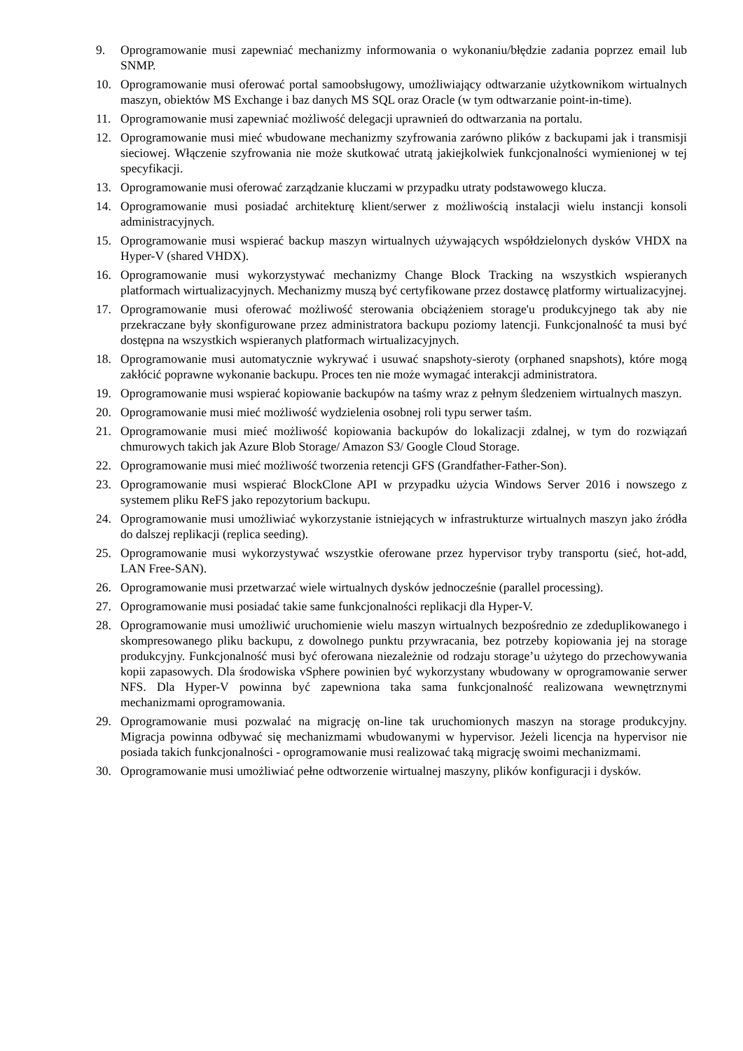9. Oprogramowanie musi zapewniać mechanizmy informowania o wykonaniu/błędzie zadania poprzez email lub SNMP.
10. Oprogramowanie musi oferować portal samoobsługowy, umożliwiający odtwarzanie użytkownikom wirtualnych maszyn, obiektów MS Exchange i baz danych MS SQL oraz Oracle (w tym odtwarzanie point-in-time).
11. Oprogramowanie musi zapewniać możliwość delegacji uprawnień do odtwarzania na portalu.
12. Oprogramowanie musi mieć wbudowane mechanizmy szyfrowania zarówno plików z backupami jak i transmisji sieciowej. Włączenie szyfrowania nie może skutkować utratą jakiejkolwiek funkcjonalności wymienionej w tej specyfikacji.
13. Oprogramowanie musi oferować zarządzanie kluczami w przypadku utraty podstawowego klucza.
14. Oprogramowanie musi posiadać architekturę klient/serwer z możliwością instalacji wielu instancji konsoli administracyjnych.
15. Oprogramowanie musi wspierać backup maszyn wirtualnych używających współdzielonych dysków VHDX na Hyper-V (shared VHDX).
16. Oprogramowanie musi wykorzystywać mechanizmy Change Block Tracking na wszystkich wspieranych platformach wirtualizacyjnych. Mechanizmy muszą być certyfikowane przez dostawcę platformy wirtualizacyjnej.
17. Oprogramowanie musi oferować możliwość sterowania obciążeniem storage'u produkcyjnego tak aby nie przekraczane były skonfigurowane przez administratora backupu poziomy latencji. Funkcjonalność ta musi być dostępna na wszystkich wspieranych platformach wirtualizacyjnych.
18. Oprogramowanie musi automatycznie wykrywać i usuwać snapshoty-sieroty (orphaned snapshots), które mogą zakłócić poprawne wykonanie backupu. Proces ten nie może wymagać interakcji administratora.
19. Oprogramowanie musi wspierać kopiowanie backupów na taśmy wraz z pełnym śledzeniem wirtualnych maszyn.
20. Oprogramowanie musi mieć możliwość wydzielenia osobnej roli typu serwer taśm.
21. Oprogramowanie musi mieć możliwość kopiowania backupów do lokalizacji zdalnej, w tym do rozwiązań chmurowych takich jak Azure Blob Storage/ Amazon S3/ Google Cloud Storage.
22. Oprogramowanie musi mieć możliwość tworzenia retencji GFS (Grandfather-Father-Son).
23. Oprogramowanie musi wspierać BlockClone API w przypadku użycia Windows Server 2016 i nowszego z systemem pliku ReFS jako repozytorium backupu.
24. Oprogramowanie musi umożliwiać wykorzystanie istniejących w infrastrukturze wirtualnych maszyn jako źródła do dalszej replikacji (replica seeding).
25. Oprogramowanie musi wykorzystywać wszystkie oferowane przez hypervisor tryby transportu (sieć, hot-add, LAN Free-SAN).
26. Oprogramowanie musi przetwarzać wiele wirtualnych dysków jednocześnie (parallel processing).
27. Oprogramowanie musi posiadać takie same funkcjonalności replikacji dla Hyper-V.
28. Oprogramowanie musi umożliwić uruchomienie wielu maszyn wirtualnych bezpośrednio ze zdeduplikowanego i skompresowanego pliku backupu, z dowolnego punktu przywracania, bez potrzeby kopiowania jej na storage produkcyjny. Funkcjonalność musi być oferowana niezależnie od rodzaju storage’u użytego do przechowywania kopii zapasowych. Dla środowiska vSphere powinien być wykorzystany wbudowany w oprogramowanie serwer NFS. Dla Hyper-V powinna być zapewniona taka sama funkcjonalność realizowana wewnętrznymi mechanizmami oprogramowania.
29. Oprogramowanie musi pozwalać na migrację on-line tak uruchomionych maszyn na storage produkcyjny. Migracja powinna odbywać się mechanizmami wbudowanymi w hypervisor. Jeżeli licencja na hypervisor nie posiada takich funkcjonalności - oprogramowanie musi realizować taką migrację swoimi mechanizmami.
30. Oprogramowanie musi umożliwiać pełne odtworzenie wirtualnej maszyny, plików konfiguracji i dysków.